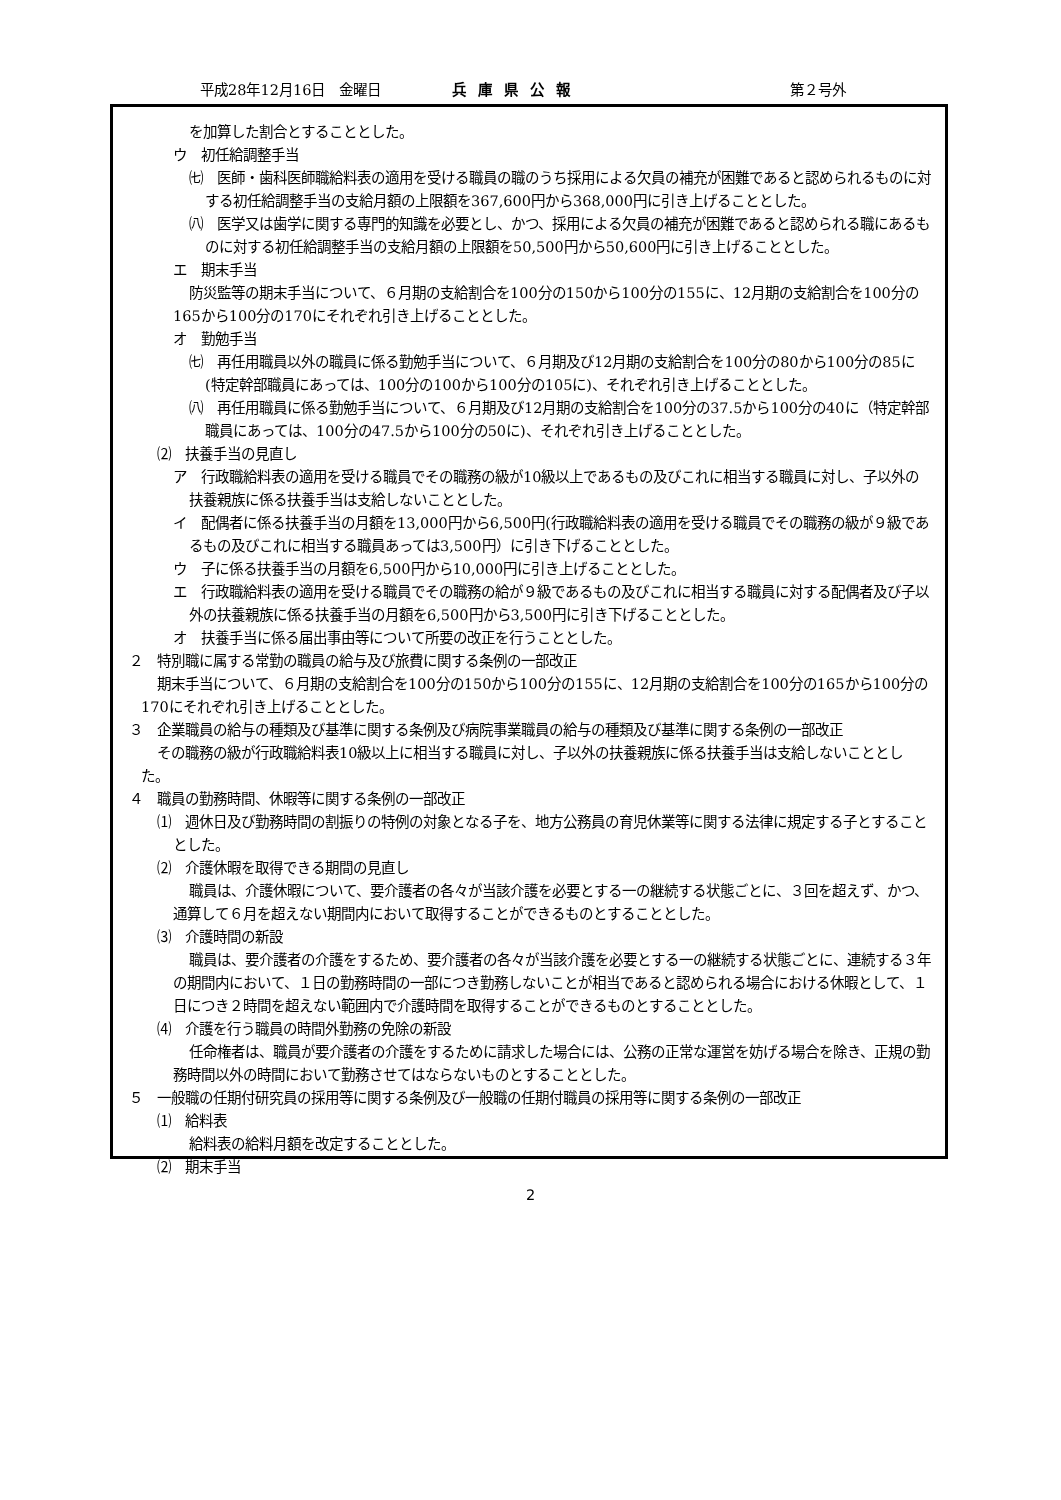平成28年12月16日　金曜日 兵庫県公報 第２号外
を加算した割合とすることとした。
ウ　初任給調整手当
㈦　医師・歯科医師職給料表の適用を受ける職員の職のうち採用による欠員の補充が困難であると認められるものに対する初任給調整手当の支給月額の上限額を367,600円から368,000円に引き上げることとした。
㈧　医学又は歯学に関する専門的知識を必要とし、かつ、採用による欠員の補充が困難であると認められる職にあるものに対する初任給調整手当の支給月額の上限額を50,500円から50,600円に引き上げることとした。
エ　期末手当
防災監等の期末手当について、６月期の支給割合を100分の150から100分の155に、12月期の支給割合を100分の165から100分の170にそれぞれ引き上げることとした。
オ　勤勉手当
㈦　再任用職員以外の職員に係る勤勉手当について、６月期及び12月期の支給割合を100分の80から100分の85に(特定幹部職員にあっては、100分の100から100分の105に)、それぞれ引き上げることとした。
㈧　再任用職員に係る勤勉手当について、６月期及び12月期の支給割合を100分の37.5から100分の40に（特定幹部職員にあっては、100分の47.5から100分の50に)、それぞれ引き上げることとした。
⑵　扶養手当の見直し
ア　行政職給料表の適用を受ける職員でその職務の級が10級以上であるもの及びこれに相当する職員に対し、子以外の扶養親族に係る扶養手当は支給しないこととした。
イ　配偶者に係る扶養手当の月額を13,000円から6,500円(行政職給料表の適用を受ける職員でその職務の級が９級であるもの及びこれに相当する職員あっては3,500円）に引き下げることとした。
ウ　子に係る扶養手当の月額を6,500円から10,000円に引き上げることとした。
エ　行政職給料表の適用を受ける職員でその職務の給が９級であるもの及びこれに相当する職員に対する配偶者及び子以外の扶養親族に係る扶養手当の月額を6,500円から3,500円に引き下げることとした。
オ　扶養手当に係る届出事由等について所要の改正を行うこととした。
２　特別職に属する常勤の職員の給与及び旅費に関する条例の一部改正
期末手当について、６月期の支給割合を100分の150から100分の155に、12月期の支給割合を100分の165から100分の170にそれぞれ引き上げることとした。
３　企業職員の給与の種類及び基準に関する条例及び病院事業職員の給与の種類及び基準に関する条例の一部改正
その職務の級が行政職給料表10級以上に相当する職員に対し、子以外の扶養親族に係る扶養手当は支給しないこととした。
４　職員の勤務時間、休暇等に関する条例の一部改正
⑴　週休日及び勤務時間の割振りの特例の対象となる子を、地方公務員の育児休業等に関する法律に規定する子とすることとした。
⑵　介護休暇を取得できる期間の見直し
職員は、介護休暇について、要介護者の各々が当該介護を必要とする一の継続する状態ごとに、３回を超えず、かつ、通算して６月を超えない期間内において取得することができるものとすることとした。
⑶　介護時間の新設
職員は、要介護者の介護をするため、要介護者の各々が当該介護を必要とする一の継続する状態ごとに、連続する３年の期間内において、１日の勤務時間の一部につき勤務しないことが相当であると認められる場合における休暇として、１日につき２時間を超えない範囲内で介護時間を取得することができるものとすることとした。
⑷　介護を行う職員の時間外勤務の免除の新設
任命権者は、職員が要介護者の介護をするために請求した場合には、公務の正常な運営を妨げる場合を除き、正規の勤務時間以外の時間において勤務させてはならないものとすることとした。
５　一般職の任期付研究員の採用等に関する条例及び一般職の任期付職員の採用等に関する条例の一部改正
⑴　給料表
給料表の給料月額を改定することとした。
⑵　期末手当
2